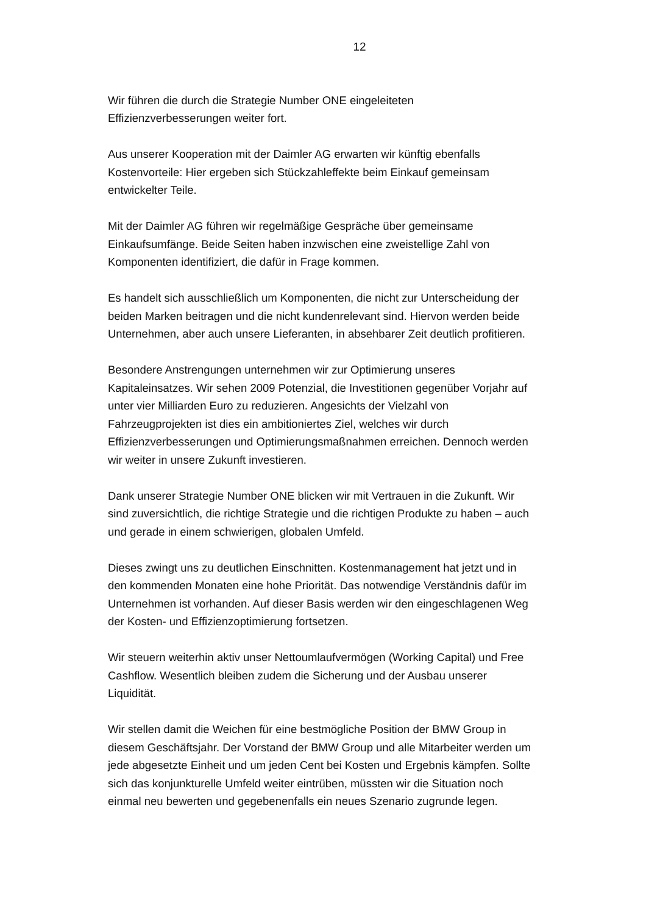12
Wir führen die durch die Strategie Number ONE eingeleiteten Effizienzverbesserungen weiter fort.
Aus unserer Kooperation mit der Daimler AG erwarten wir künftig ebenfalls Kostenvorteile: Hier ergeben sich Stückzahleffekte beim Einkauf gemeinsam entwickelter Teile.
Mit der Daimler AG führen wir regelmäßige Gespräche über gemeinsame Einkaufsumfänge. Beide Seiten haben inzwischen eine zweistellige Zahl von Komponenten identifiziert, die dafür in Frage kommen.
Es handelt sich ausschließlich um Komponenten, die nicht zur Unterscheidung der beiden Marken beitragen und die nicht kundenrelevant sind. Hiervon werden beide Unternehmen, aber auch unsere Lieferanten, in absehbarer Zeit deutlich profitieren.
Besondere Anstrengungen unternehmen wir zur Optimierung unseres Kapitaleinsatzes. Wir sehen 2009 Potenzial, die Investitionen gegenüber Vorjahr auf unter vier Milliarden Euro zu reduzieren. Angesichts der Vielzahl von Fahrzeugprojekten ist dies ein ambitioniertes Ziel, welches wir durch Effizienzverbesserungen und Optimierungsmaßnahmen erreichen. Dennoch werden wir weiter in unsere Zukunft investieren.
Dank unserer Strategie Number ONE blicken wir mit Vertrauen in die Zukunft. Wir sind zuversichtlich, die richtige Strategie und die richtigen Produkte zu haben – auch und gerade in einem schwierigen, globalen Umfeld.
Dieses zwingt uns zu deutlichen Einschnitten. Kostenmanagement hat jetzt und in den kommenden Monaten eine hohe Priorität. Das notwendige Verständnis dafür im Unternehmen ist vorhanden. Auf dieser Basis werden wir den eingeschlagenen Weg der Kosten- und Effizienzoptimierung fortsetzen.
Wir steuern weiterhin aktiv unser Nettoumlaufvermögen (Working Capital) und Free Cashflow. Wesentlich bleiben zudem die Sicherung und der Ausbau unserer Liquidität.
Wir stellen damit die Weichen für eine bestmögliche Position der BMW Group in diesem Geschäftsjahr. Der Vorstand der BMW Group und alle Mitarbeiter werden um jede abgesetzte Einheit und um jeden Cent bei Kosten und Ergebnis kämpfen. Sollte sich das konjunkturelle Umfeld weiter eintrüben, müssten wir die Situation noch einmal neu bewerten und gegebenenfalls ein neues Szenario zugrunde legen.